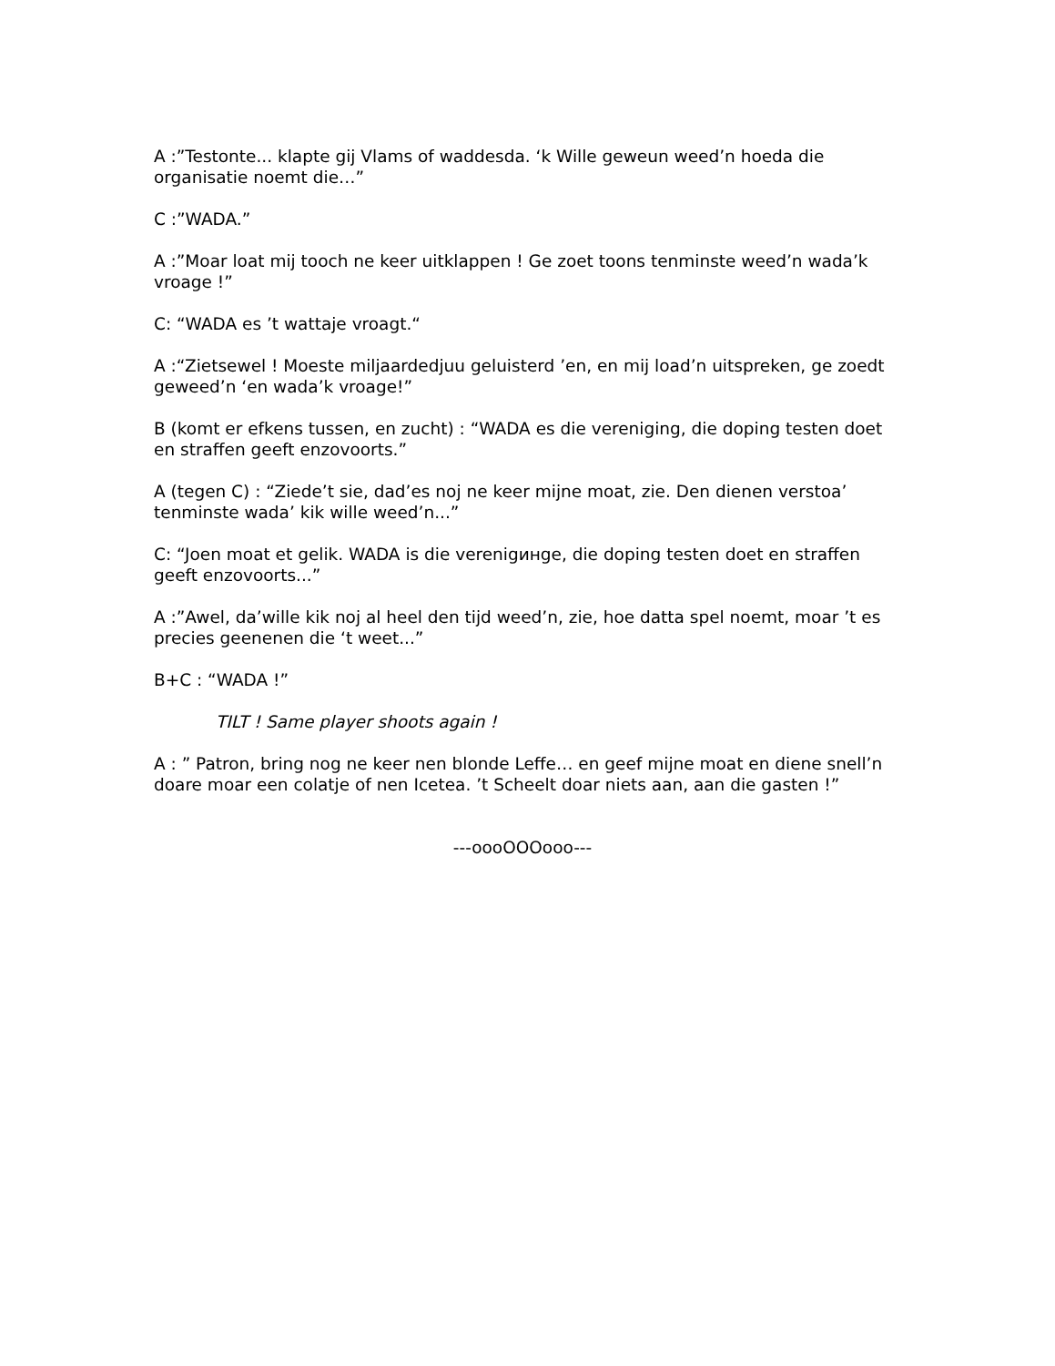A :”Testonte... klapte gij Vlams of waddesda. ‘k Wille geweun weed’n hoeda die organisatie noemt die…”
C :”WADA.”
A :”Moar loat mij tooch ne keer uitklappen ! Ge zoet toons tenminste weed’n wada’k vroage !”
C: “WADA es ’t wattaje vroagt.“
A :“Zietsewel ! Moeste miljaardedjuu geluisterd ’en, en mij load’n uitspreken, ge zoedt geweed’n ‘en wada’k vroage!”
B (komt er efkens tussen, en zucht) : “WADA es die vereniging, die doping testen doet en straffen geeft enzovoorts.”
A (tegen C) : “Ziede’t sie, dad’es noj ne keer mijne moat, zie. Den dienen verstoa’ tenminste wada’ kik wille weed’n...”
C: “Joen moat et gelik. WADA is die verenigинge, die doping testen doet en straffen geeft enzovoorts...”
A :”Awel, da’wille kik noj al heel den tijd weed’n, zie, hoe datta spel noemt, moar ’t es precies geenenen die ‘t weet...”
B+C : “WADA !”
TILT ! Same player shoots again !
A : ” Patron, bring nog ne keer nen blonde Leffe… en geef mijne moat en diene snell’n doare moar een colatje of nen Icetea. ’t Scheelt doar niets aan, aan die gasten !”
---oooOOOooo---